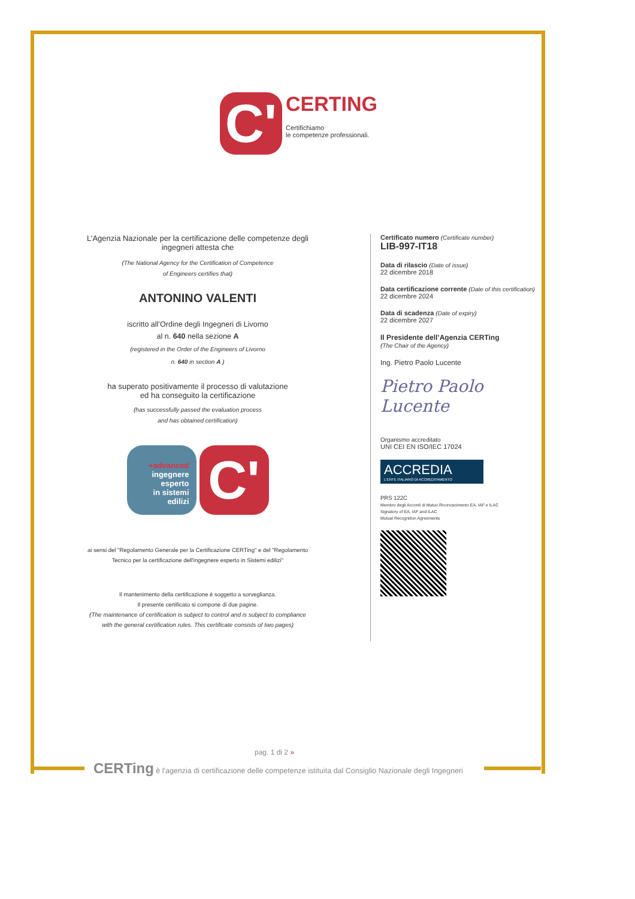C'
CERTING
Certifichiamo
le competenze professionali.
L’Agenzia Nazionale per la certificazione delle competenze degli ingegneri attesta che
(The National Agency for the Certification of Competence
of Engineers certifies that)
ANTONINO VALENTI
iscritto all’Ordine degli Ingegneri di Livorno
al n. 640 nella sezione A
(registered in the Order of the Engineers of Livorno
n. 640 in section A )
ha superato positivamente il processo di valutazione
ed ha conseguito la certificazione
(has successfully passed the evaluation process
and has obtained certification)
+advanced
ingegnere
esperto
in sistemi
edilizi
C'
ai sensi del "Regolamento Generale per la Certificazione CERTing" e del "Regolamento Tecnico per la certificazione dell'ingegnere esperto in Sistemi edilizi"
Il mantenimento della certificazione è soggetto a sorveglianza.
Il presente certificato si compone di due pagine.
(The maintenance of certification is subject to control and is subject to compliance with the general certification rules. This certificate consists of two pages)
Certificato numero (Certificate number)
LIB-997-IT18
Data di rilascio (Date of issue)
22 dicembre 2018
Data certificazione corrente (Date of this certification)
22 dicembre 2024
Data di scadenza (Date of expiry)
22 dicembre 2027
Il Presidente dell’Agenzia CERTing
(The Chair of the Agency)
Ing. Pietro Paolo Lucente
Pietro Paolo Lucente
Organismo accreditato
UNI CEI EN ISO/IEC 17024
ACCREDIA
L'ENTE ITALIANO DI ACCREDITAMENTO
PRS 122C
Membro degli Accordi di Mutuo Riconoscimento EA, IAF e ILAC
Signatory of EA, IAF and ILAC
Mutual Recognition Agreements
pag. 1 di 2 »
CERTing è l'agenzia di certificazione delle competenze istituita dal Consiglio Nazionale degli Ingegneri